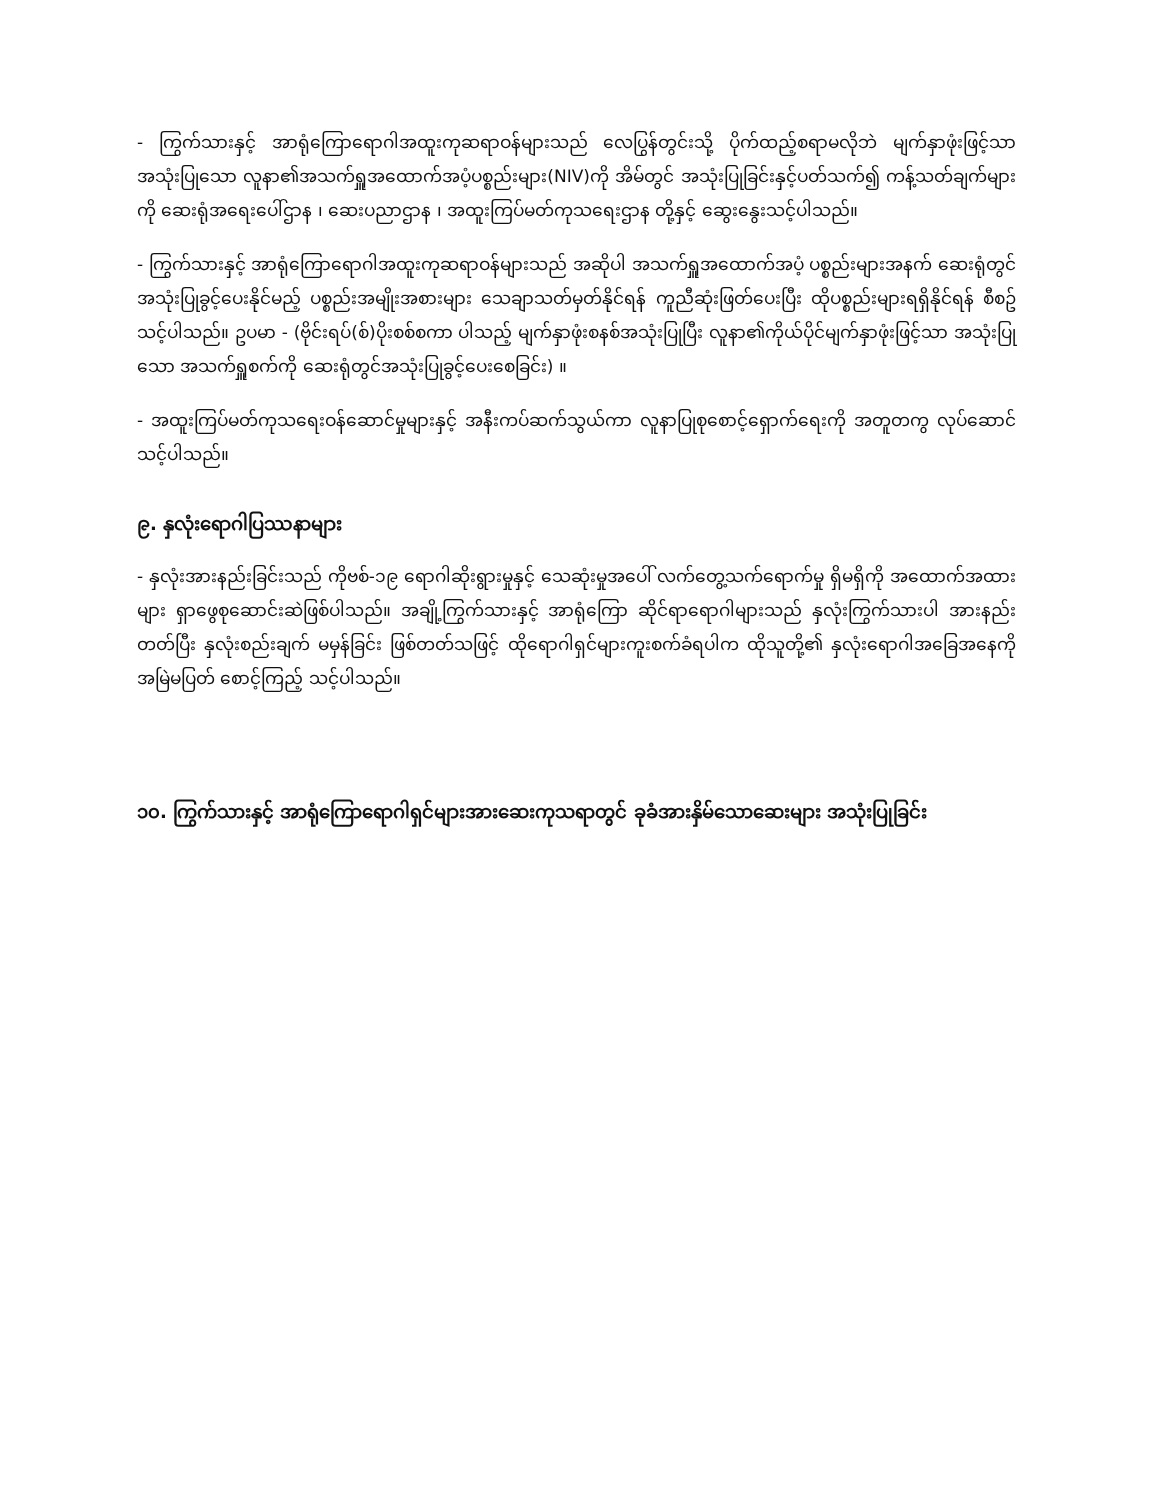- ကြွက်သားနှင့် အာရုံကြောရောဂါအထူးကုဆရာဝန်များသည် လေပြွန်တွင်းသို့ ပိုက်ထည့်စရာမလိုဘဲ မျက်နှာဖုံးဖြင့်သာ အသုံးပြုသော လူနာ၏အသက်ရှူအထောက်အပံ့ပစ္စည်းများ(NIV)ကို အိမ်တွင် အသုံးပြုခြင်းနှင့်ပတ်သက်၍ ကန့်သတ်ချက်များကို ဆေးရုံအရေးပေါ်ဌာန ၊ ဆေးပညာဌာန ၊ အထူးကြပ်မတ်ကုသရေးဌာန တို့နှင့် ဆွေးနွေးသင့်ပါသည်။
- ကြွက်သားနှင့် အာရုံကြောရောဂါအထူးကုဆရာဝန်များသည် အဆိုပါ အသက်ရှူအထောက်အပံ့ ပစ္စည်းများအနက် ဆေးရုံတွင် အသုံးပြုခွင့်ပေးနိုင်မည့် ပစ္စည်းအမျိုးအစားများ သေချာသတ်မှတ်နိုင်ရန် ကူညီဆုံးဖြတ်ပေးပြီး ထိုပစ္စည်းများရရှိနိုင်ရန် စီစဥ်သင့်ပါသည်။ ဥပမာ - (ဗိုင်းရပ်(စ်)ပိုးစစ်စကာ ပါသည့် မျက်နှာဖုံးစနစ်အသုံးပြုပြီး လူနာ၏ကိုယ်ပိုင်မျက်နှာဖုံးဖြင့်သာ အသုံးပြုသော အသက်ရှူစက်ကို ဆေးရုံတွင်အသုံးပြုခွင့်ပေးစေခြင်း) ။
- အထူးကြပ်မတ်ကုသရေးဝန်ဆောင်မှုများနှင့် အနီးကပ်ဆက်သွယ်ကာ လူနာပြုစုစောင့်ရှောက်ရေးကို အတူတကွ လုပ်ဆောင်သင့်ပါသည်။
၉. နှလုံးရောဂါပြဿနာများ
- နှလုံးအားနည်းခြင်းသည် ကိုဗစ်-၁၉ ရောဂါဆိုးရွားမှုနှင့် သေဆုံးမှုအပေါ် လက်တွေ့သက်ရောက်မှု ရှိမရှိကို အထောက်အထားများ ရှာဖွေစုဆောင်းဆဲဖြစ်ပါသည်။ အချို့ကြွက်သားနှင့် အာရုံကြော ဆိုင်ရာရောဂါများသည် နှလုံးကြွက်သားပါ အားနည်းတတ်ပြီး နှလုံးစည်းချက် မမှန်ခြင်း ဖြစ်တတ်သဖြင့် ထိုရောဂါရှင်များကူးစက်ခံရပါက ထိုသူတို့၏ နှလုံးရောဂါအခြေအနေကို အမြဲမပြတ် စောင့်ကြည့် သင့်ပါသည်။
၁၀. ကြွက်သားနှင့် အာရုံကြောရောဂါရှင်များအားဆေးကုသရာတွင် ခုခံအားနှိမ်သောဆေးများ အသုံးပြုခြင်း